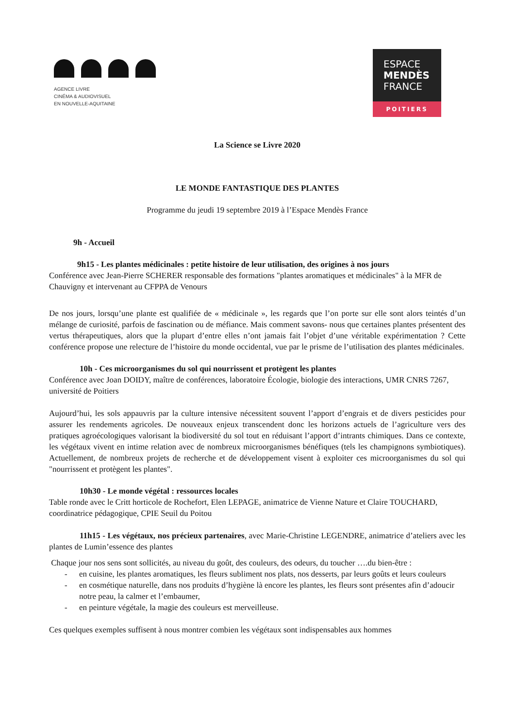AGENCE LIVRE
CINÉMA & AUDIOVISUEL
EN NOUVELLE-AQUITAINE
ESPACE
MENDÈS
FRANCE
POITIERS
La Science se Livre 2020
LE MONDE FANTASTIQUE DES PLANTES
Programme du jeudi 19 septembre 2019 à l’Espace Mendès France
9h - Accueil
9h15 - Les plantes médicinales : petite histoire de leur utilisation, des origines à nos jours
Conférence avec Jean-Pierre SCHERER responsable des formations "plantes aromatiques et médicinales" à la MFR de Chauvigny et intervenant au CFPPA de Venours
De nos jours, lorsqu’une plante est qualifiée de « médicinale », les regards que l’on porte sur elle sont alors teintés d’un mélange de curiosité, parfois de fascination ou de méfiance. Mais comment savons- nous que certaines plantes présentent des vertus thérapeutiques, alors que la plupart d’entre elles n’ont jamais fait l’objet d’une véritable expérimentation ? Cette conférence propose une relecture de l’histoire du monde occidental, vue par le prisme de l’utilisation des plantes médicinales.
10h - Ces microorganismes du sol qui nourrissent et protègent les plantes
Conférence avec Joan DOIDY, maître de conférences, laboratoire Écologie, biologie des interactions, UMR CNRS 7267, université de Poitiers
Aujourd’hui, les sols appauvris par la culture intensive nécessitent souvent l’apport d’engrais et de divers pesticides pour assurer les rendements agricoles. De nouveaux enjeux transcendent donc les horizons actuels de l’agriculture vers des pratiques agroécologiques valorisant la biodiversité du sol tout en réduisant l’apport d’intrants chimiques. Dans ce contexte, les végétaux vivent en intime relation avec de nombreux microorganismes bénéfiques (tels les champignons symbiotiques). Actuellement, de nombreux projets de recherche et de développement visent à exploiter ces microorganismes du sol qui "nourrissent et protègent les plantes".
10h30 - Le monde végétal : ressources locales
Table ronde avec le Critt horticole de Rochefort, Elen LEPAGE, animatrice de Vienne Nature et Claire TOUCHARD, coordinatrice pédagogique, CPIE Seuil du Poitou
11h15 - Les végétaux, nos précieux partenaires, avec Marie-Christine LEGENDRE, animatrice d’ateliers avec les plantes de Lumin’essence des plantes
Chaque jour nos sens sont sollicités, au niveau du goût, des couleurs, des odeurs, du toucher ….du bien-être :
- en cuisine, les plantes aromatiques, les fleurs subliment nos plats, nos desserts, par leurs goûts et leurs couleurs
- en cosmétique naturelle, dans nos produits d’hygiène là encore les plantes, les fleurs sont présentes afin d’adoucir notre peau, la calmer et l’embaumer,
- en peinture végétale, la magie des couleurs est merveilleuse.
Ces quelques exemples suffisent à nous montrer combien les végétaux sont indispensables aux hommes